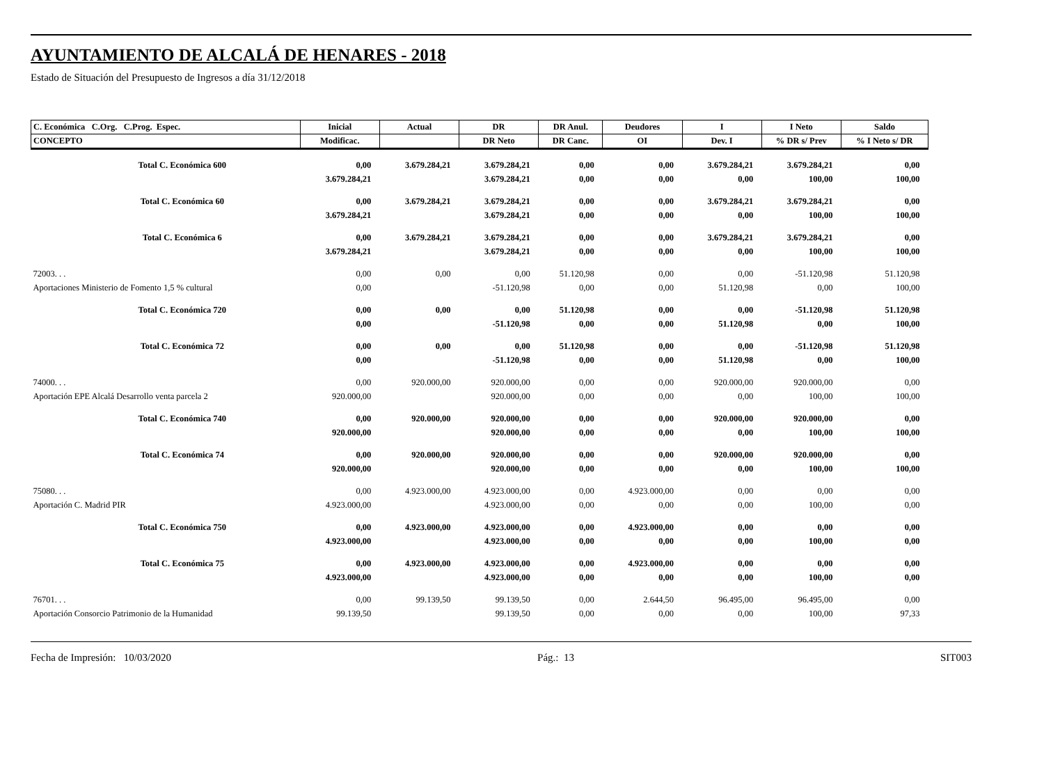AYUNTAMIENTO DE ALCALÁ DE HENARES - 2018
Estado de Situación del Presupuesto de Ingresos a día 31/12/2018
| C. Económica C.Org. C.Prog. Espec. | Inicial | Actual | DR | DR Anul. | Deudores | I | I Neto | Saldo |
| --- | --- | --- | --- | --- | --- | --- | --- | --- |
| CONCEPTO | Modificac. | | DR Neto | DR Canc. | OI | Dev. I | % DR s/ Prev | % I Neto s/ DR |
| Total C. Económica 600 | 0,00 | 3.679.284,21 | 3.679.284,21 | 0,00 | 0,00 | 3.679.284,21 | 3.679.284,21 | 0,00 |
| | 3.679.284,21 | | 3.679.284,21 | 0,00 | 0,00 | 0,00 | 100,00 | 100,00 |
| Total C. Económica 60 | 0,00 | 3.679.284,21 | 3.679.284,21 | 0,00 | 0,00 | 3.679.284,21 | 3.679.284,21 | 0,00 |
| | 3.679.284,21 | | 3.679.284,21 | 0,00 | 0,00 | 0,00 | 100,00 | 100,00 |
| Total C. Económica 6 | 0,00 | 3.679.284,21 | 3.679.284,21 | 0,00 | 0,00 | 3.679.284,21 | 3.679.284,21 | 0,00 |
| | 3.679.284,21 | | 3.679.284,21 | 0,00 | 0,00 | 0,00 | 100,00 | 100,00 |
| 72003. . . | 0,00 | 0,00 | 0,00 | 51.120,98 | 0,00 | 0,00 | -51.120,98 | 51.120,98 |
| Aportaciones Ministerio de Fomento 1,5 % cultural | 0,00 | | -51.120,98 | 0,00 | 0,00 | 51.120,98 | 0,00 | 100,00 |
| Total C. Económica 720 | 0,00 | 0,00 | 0,00 | 51.120,98 | 0,00 | 0,00 | -51.120,98 | 51.120,98 |
| | 0,00 | | -51.120,98 | 0,00 | 0,00 | 51.120,98 | 0,00 | 100,00 |
| Total C. Económica 72 | 0,00 | 0,00 | 0,00 | 51.120,98 | 0,00 | 0,00 | -51.120,98 | 51.120,98 |
| | 0,00 | | -51.120,98 | 0,00 | 0,00 | 51.120,98 | 0,00 | 100,00 |
| 74000. . . | 0,00 | 920.000,00 | 920.000,00 | 0,00 | 0,00 | 920.000,00 | 920.000,00 | 0,00 |
| Aportación EPE Alcalá Desarrollo venta parcela 2 | 920.000,00 | | 920.000,00 | 0,00 | 0,00 | 0,00 | 100,00 | 100,00 |
| Total C. Económica 740 | 0,00 | 920.000,00 | 920.000,00 | 0,00 | 0,00 | 920.000,00 | 920.000,00 | 0,00 |
| | 920.000,00 | | 920.000,00 | 0,00 | 0,00 | 0,00 | 100,00 | 100,00 |
| Total C. Económica 74 | 0,00 | 920.000,00 | 920.000,00 | 0,00 | 0,00 | 920.000,00 | 920.000,00 | 0,00 |
| | 920.000,00 | | 920.000,00 | 0,00 | 0,00 | 0,00 | 100,00 | 100,00 |
| 75080. . . | 0,00 | 4.923.000,00 | 4.923.000,00 | 0,00 | 4.923.000,00 | 0,00 | 0,00 | 0,00 |
| Aportación C. Madrid PIR | 4.923.000,00 | | 4.923.000,00 | 0,00 | 0,00 | 0,00 | 100,00 | 0,00 |
| Total C. Económica 750 | 0,00 | 4.923.000,00 | 4.923.000,00 | 0,00 | 4.923.000,00 | 0,00 | 0,00 | 0,00 |
| | 4.923.000,00 | | 4.923.000,00 | 0,00 | 0,00 | 0,00 | 100,00 | 0,00 |
| Total C. Económica 75 | 0,00 | 4.923.000,00 | 4.923.000,00 | 0,00 | 4.923.000,00 | 0,00 | 0,00 | 0,00 |
| | 4.923.000,00 | | 4.923.000,00 | 0,00 | 0,00 | 0,00 | 100,00 | 0,00 |
| 76701. . . | 0,00 | 99.139,50 | 99.139,50 | 0,00 | 2.644,50 | 96.495,00 | 96.495,00 | 0,00 |
| Aportación Consorcio Patrimonio de la Humanidad | 99.139,50 | | 99.139,50 | 0,00 | 0,00 | 0,00 | 100,00 | 97,33 |
Fecha de Impresión: 10/03/2020 Pág.: 13 SIT003